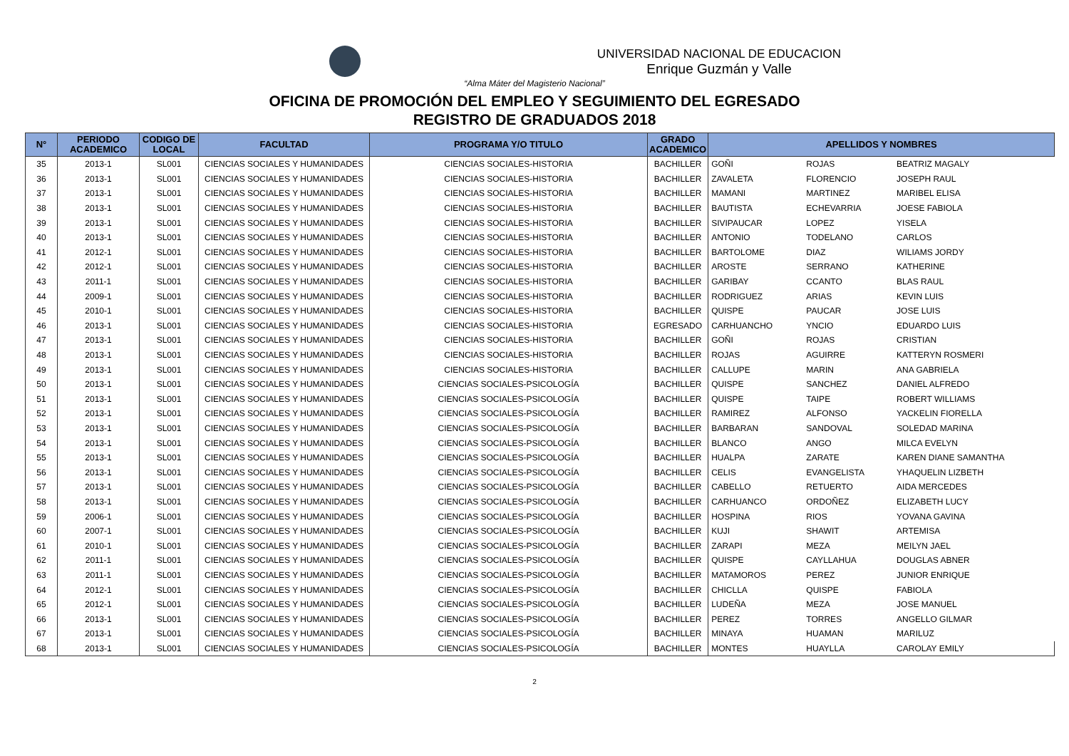UNIVERSIDAD NACIONAL DE EDUCACION
Enrique Guzmán y Valle
“Alma Máter del Magisterio Nacional”
OFICINA DE PROMOCIÓN DEL EMPLEO Y SEGUIMIENTO DEL EGRESADO
REGISTRO DE GRADUADOS 2018
| N° | PERIODO ACADEMICO | CODIGO DE LOCAL | FACULTAD | PROGRAMA Y/O TITULO | GRADO ACADEMICO | APELLIDOS Y NOMBRES | | |
| --- | --- | --- | --- | --- | --- | --- | --- | --- |
| 35 | 2013-1 | SL001 | CIENCIAS SOCIALES Y HUMANIDADES | CIENCIAS SOCIALES-HISTORIA | BACHILLER | GOÑI | ROJAS | BEATRIZ MAGALY |
| 36 | 2013-1 | SL001 | CIENCIAS SOCIALES Y HUMANIDADES | CIENCIAS SOCIALES-HISTORIA | BACHILLER | ZAVALETA | FLORENCIO | JOSEPH RAUL |
| 37 | 2013-1 | SL001 | CIENCIAS SOCIALES Y HUMANIDADES | CIENCIAS SOCIALES-HISTORIA | BACHILLER | MAMANI | MARTINEZ | MARIBEL ELISA |
| 38 | 2013-1 | SL001 | CIENCIAS SOCIALES Y HUMANIDADES | CIENCIAS SOCIALES-HISTORIA | BACHILLER | BAUTISTA | ECHEVARRIA | JOESE FABIOLA |
| 39 | 2013-1 | SL001 | CIENCIAS SOCIALES Y HUMANIDADES | CIENCIAS SOCIALES-HISTORIA | BACHILLER | SIVIPAUCAR | LOPEZ | YISELA |
| 40 | 2013-1 | SL001 | CIENCIAS SOCIALES Y HUMANIDADES | CIENCIAS SOCIALES-HISTORIA | BACHILLER | ANTONIO | TODELANO | CARLOS |
| 41 | 2012-1 | SL001 | CIENCIAS SOCIALES Y HUMANIDADES | CIENCIAS SOCIALES-HISTORIA | BACHILLER | BARTOLOME | DIAZ | WILIAMS JORDY |
| 42 | 2012-1 | SL001 | CIENCIAS SOCIALES Y HUMANIDADES | CIENCIAS SOCIALES-HISTORIA | BACHILLER | AROSTE | SERRANO | KATHERINE |
| 43 | 2011-1 | SL001 | CIENCIAS SOCIALES Y HUMANIDADES | CIENCIAS SOCIALES-HISTORIA | BACHILLER | GARIBAY | CCANTO | BLAS RAUL |
| 44 | 2009-1 | SL001 | CIENCIAS SOCIALES Y HUMANIDADES | CIENCIAS SOCIALES-HISTORIA | BACHILLER | RODRIGUEZ | ARIAS | KEVIN LUIS |
| 45 | 2010-1 | SL001 | CIENCIAS SOCIALES Y HUMANIDADES | CIENCIAS SOCIALES-HISTORIA | BACHILLER | QUISPE | PAUCAR | JOSE LUIS |
| 46 | 2013-1 | SL001 | CIENCIAS SOCIALES Y HUMANIDADES | CIENCIAS SOCIALES-HISTORIA | EGRESADO | CARHUANCHO | YNCIO | EDUARDO LUIS |
| 47 | 2013-1 | SL001 | CIENCIAS SOCIALES Y HUMANIDADES | CIENCIAS SOCIALES-HISTORIA | BACHILLER | GOÑI | ROJAS | CRISTIAN |
| 48 | 2013-1 | SL001 | CIENCIAS SOCIALES Y HUMANIDADES | CIENCIAS SOCIALES-HISTORIA | BACHILLER | ROJAS | AGUIRRE | KATTERYN ROSMERI |
| 49 | 2013-1 | SL001 | CIENCIAS SOCIALES Y HUMANIDADES | CIENCIAS SOCIALES-HISTORIA | BACHILLER | CALLUPE | MARIN | ANA GABRIELA |
| 50 | 2013-1 | SL001 | CIENCIAS SOCIALES Y HUMANIDADES | CIENCIAS SOCIALES-PSICOLOGÍA | BACHILLER | QUISPE | SANCHEZ | DANIEL ALFREDO |
| 51 | 2013-1 | SL001 | CIENCIAS SOCIALES Y HUMANIDADES | CIENCIAS SOCIALES-PSICOLOGÍA | BACHILLER | QUISPE | TAIPE | ROBERT WILLIAMS |
| 52 | 2013-1 | SL001 | CIENCIAS SOCIALES Y HUMANIDADES | CIENCIAS SOCIALES-PSICOLOGÍA | BACHILLER | RAMIREZ | ALFONSO | YACKELIN FIORELLA |
| 53 | 2013-1 | SL001 | CIENCIAS SOCIALES Y HUMANIDADES | CIENCIAS SOCIALES-PSICOLOGÍA | BACHILLER | BARBARAN | SANDOVAL | SOLEDAD MARINA |
| 54 | 2013-1 | SL001 | CIENCIAS SOCIALES Y HUMANIDADES | CIENCIAS SOCIALES-PSICOLOGÍA | BACHILLER | BLANCO | ANGO | MILCA EVELYN |
| 55 | 2013-1 | SL001 | CIENCIAS SOCIALES Y HUMANIDADES | CIENCIAS SOCIALES-PSICOLOGÍA | BACHILLER | HUALPA | ZARATE | KAREN DIANE SAMANTHA |
| 56 | 2013-1 | SL001 | CIENCIAS SOCIALES Y HUMANIDADES | CIENCIAS SOCIALES-PSICOLOGÍA | BACHILLER | CELIS | EVANGELISTA | YHAQUELIN LIZBETH |
| 57 | 2013-1 | SL001 | CIENCIAS SOCIALES Y HUMANIDADES | CIENCIAS SOCIALES-PSICOLOGÍA | BACHILLER | CABELLO | RETUERTO | AIDA MERCEDES |
| 58 | 2013-1 | SL001 | CIENCIAS SOCIALES Y HUMANIDADES | CIENCIAS SOCIALES-PSICOLOGÍA | BACHILLER | CARHUANCO | ORDOÑEZ | ELIZABETH LUCY |
| 59 | 2006-1 | SL001 | CIENCIAS SOCIALES Y HUMANIDADES | CIENCIAS SOCIALES-PSICOLOGÍA | BACHILLER | HOSPINA | RIOS | YOVANA GAVINA |
| 60 | 2007-1 | SL001 | CIENCIAS SOCIALES Y HUMANIDADES | CIENCIAS SOCIALES-PSICOLOGÍA | BACHILLER | KUJI | SHAWIT | ARTEMISA |
| 61 | 2010-1 | SL001 | CIENCIAS SOCIALES Y HUMANIDADES | CIENCIAS SOCIALES-PSICOLOGÍA | BACHILLER | ZARAPI | MEZA | MEILYN JAEL |
| 62 | 2011-1 | SL001 | CIENCIAS SOCIALES Y HUMANIDADES | CIENCIAS SOCIALES-PSICOLOGÍA | BACHILLER | QUISPE | CAYLLAHUA | DOUGLAS ABNER |
| 63 | 2011-1 | SL001 | CIENCIAS SOCIALES Y HUMANIDADES | CIENCIAS SOCIALES-PSICOLOGÍA | BACHILLER | MATAMOROS | PEREZ | JUNIOR ENRIQUE |
| 64 | 2012-1 | SL001 | CIENCIAS SOCIALES Y HUMANIDADES | CIENCIAS SOCIALES-PSICOLOGÍA | BACHILLER | CHICLLA | QUISPE | FABIOLA |
| 65 | 2012-1 | SL001 | CIENCIAS SOCIALES Y HUMANIDADES | CIENCIAS SOCIALES-PSICOLOGÍA | BACHILLER | LUDEÑA | MEZA | JOSE MANUEL |
| 66 | 2013-1 | SL001 | CIENCIAS SOCIALES Y HUMANIDADES | CIENCIAS SOCIALES-PSICOLOGÍA | BACHILLER | PEREZ | TORRES | ANGELLO GILMAR |
| 67 | 2013-1 | SL001 | CIENCIAS SOCIALES Y HUMANIDADES | CIENCIAS SOCIALES-PSICOLOGÍA | BACHILLER | MINAYA | HUAMAN | MARILUZ |
| 68 | 2013-1 | SL001 | CIENCIAS SOCIALES Y HUMANIDADES | CIENCIAS SOCIALES-PSICOLOGÍA | BACHILLER | MONTES | HUAYLLA | CAROLAY EMILY |
2